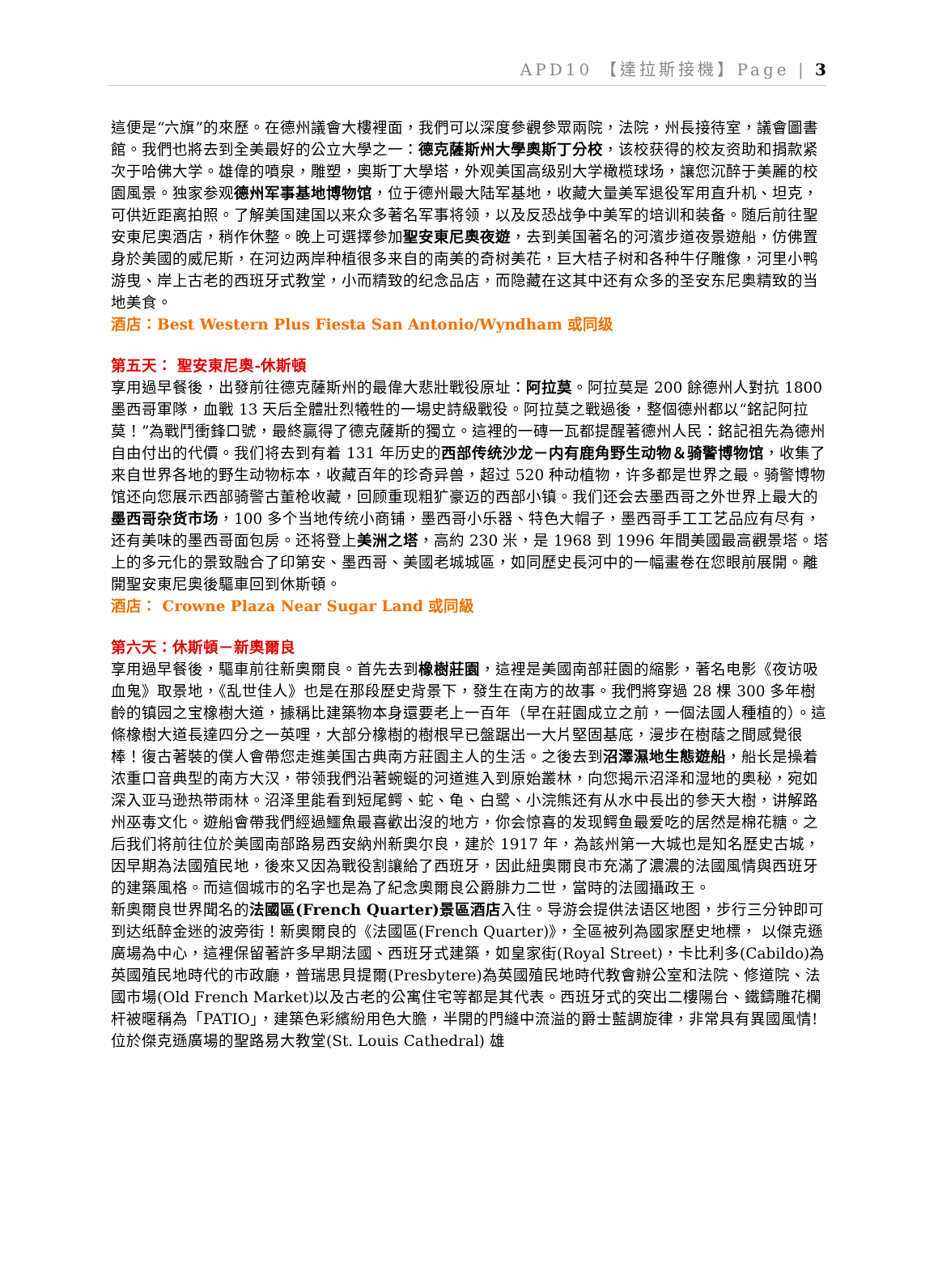APD10 【達拉斯接機】Page | 3
這便是“六旗”的來歷。在德州議會大樓裡面，我們可以深度參觀參眾兩院，法院，州長接待室，議會圖書館。我們也將去到全美最好的公立大學之一：德克薩斯州大學奧斯丁分校，该校获得的校友资助和捐款紧次于哈佛大学。雄偉的噴泉，雕塑，奧斯丁大學塔，外观美国高级别大学橄榄球场，讓您沉醉于美麗的校園風景。独家参观德州军事基地博物馆，位于德州最大陆军基地，收藏大量美军退役军用直升机、坦克，可供近距离拍照。了解美国建国以来众多著名军事将领，以及反恐战争中美军的培训和装备。随后前往聖安東尼奧酒店，稍作休整。晚上可選擇參加聖安東尼奧夜遊，去到美国著名的河濱步道夜景遊船，仿佛置身於美國的威尼斯，在河边两岸种植很多来自的南美的奇树美花，巨大桔子树和各种牛仔雕像，河里小鸭游曳、岸上古老的西班牙式教堂，小而精致的纪念品店，而隐藏在这其中还有众多的圣安东尼奥精致的当地美食。
酒店：Best Western Plus Fiesta San Antonio/Wyndham 或同级
第五天： 聖安東尼奧-休斯頓
享用過早餐後，出發前往德克薩斯州的最偉大悲壯戰役原址：阿拉莫。阿拉莫是 200 餘德州人對抗 1800 墨西哥軍隊，血戰 13 天后全體壯烈犧牲的一場史詩級戰役。阿拉莫之戰過後，整個德州都以“銘記阿拉莫！”為戰鬥衝鋒口號，最終贏得了德克薩斯的獨立。這裡的一磚一瓦都提醒著德州人民：銘記祖先為德州自由付出的代價。我们将去到有着 131 年历史的西部传统沙龙－内有鹿角野生动物＆骑警博物馆，收集了来自世界各地的野生动物标本，收藏百年的珍奇异兽，超过 520 种动植物，许多都是世界之最。骑警博物馆还向您展示西部骑警古董枪收藏，回顾重现粗犷豪迈的西部小镇。我们还会去墨西哥之外世界上最大的墨西哥杂货市场，100 多个当地传统小商铺，墨西哥小乐器、特色大帽子，墨西哥手工工艺品应有尽有，还有美味的墨西哥面包房。还将登上美洲之塔，高約 230 米，是 1968 到 1996 年間美國最高觀景塔。塔上的多元化的景致融合了印第安、墨西哥、美國老城城區，如同歷史長河中的一幅畫卷在您眼前展開。離開聖安東尼奧後驅車回到休斯頓。
酒店： Crowne Plaza Near Sugar Land 或同級
第六天：休斯頓－新奧爾良
享用過早餐後，驅車前往新奧爾良。首先去到橡樹莊園，這裡是美國南部莊園的縮影，著名电影《夜访吸血鬼》取景地，《乱世佳人》也是在那段歷史背景下，發生在南方的故事。我們將穿過 28 棵 300 多年樹齡的镇园之宝橡樹大道，據稱比建築物本身還要老上一百年（早在莊園成立之前，一個法國人種植的）。這條橡樹大道長達四分之一英哩，大部分橡樹的樹根早已盤踞出一大片堅固基底，漫步在樹蔭之間感覺很棒！復古著裝的僕人會帶您走進美国古典南方莊園主人的生活。之後去到沼澤濕地生態遊船，船长是操着浓重口音典型的南方大汉，带领我們沿著蜿蜒的河道進入到原始叢林，向您揭示沼泽和湿地的奥秘，宛如深入亚马逊热带雨林。沼泽里能看到短尾鳄、蛇、龟、白鹭、小浣熊还有从水中長出的參天大樹，讲解路州巫毒文化。遊船會帶我們經過鱷魚最喜歡出沒的地方，你会惊喜的发现鳄鱼最爱吃的居然是棉花糖。之后我们将前往位於美國南部路易西安納州新奧尔良，建於 1917 年，為該州第一大城也是知名歷史古城，因早期為法國殖民地，後來又因為戰役割讓給了西班牙，因此紐奧爾良市充滿了濃濃的法國風情與西班牙的建築風格。而這個城市的名字也是為了紀念奧爾良公爵腓力二世，當時的法國攝政王。
新奧爾良世界聞名的法國區(French Quarter)景區酒店入住。导游会提供法语区地图，步行三分钟即可到达纸醉金迷的波旁街！新奧爾良的《法國區(French Quarter)》，全區被列為國家歷史地標， 以傑克遜廣場為中心，這裡保留著許多早期法國、西班牙式建築，如皇家街(Royal Street)，卡比利多(Cabildo)為英國殖民地時代的市政廳，普瑞思貝提爾(Presbytere)為英國殖民地時代教會辦公室和法院、修道院、法國市場(Old French Market)以及古老的公寓住宅等都是其代表。西班牙式的突出二樓陽台、鐵鑄雕花欄杆被暱稱為「PATIO」，建築色彩繽紛用色大膽，半開的門縫中流溢的爵士藍調旋律，非常具有異國風情!位於傑克遜廣場的聖路易大教堂(St. Louis Cathedral) 雄